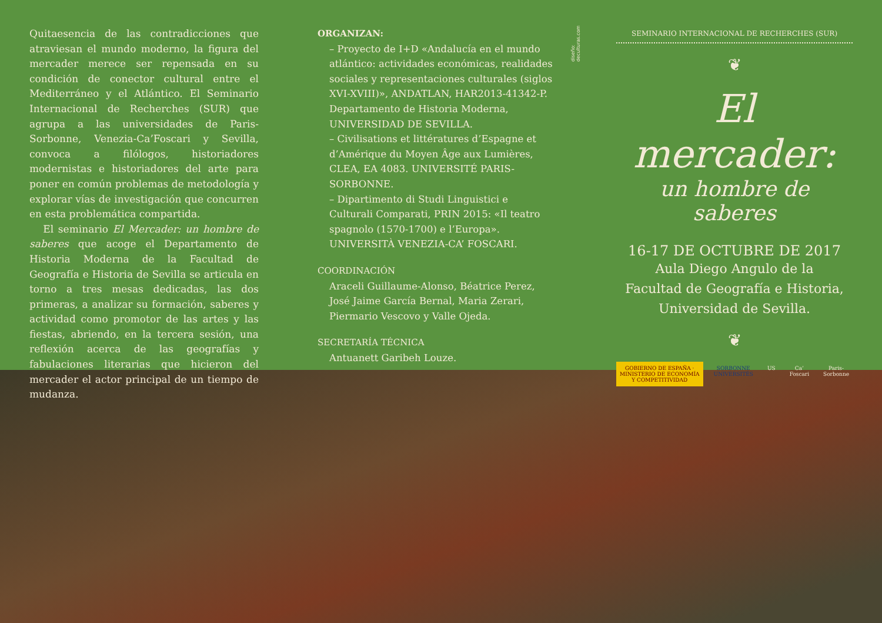Quitaesencia de las contradicciones que atraviesan el mundo moderno, la figura del mercader merece ser repensada en su condición de conector cultural entre el Mediterráneo y el Atlántico. El Seminario Internacional de Recherches (SUR) que agrupa a las universidades de Paris-Sorbonne, Venezia-Ca’Foscari y Sevilla, convoca a filólogos, historiadores modernistas e historiadores del arte para poner en común problemas de metodología y explorar vías de investigación que concurren en esta problemática compartida.
El seminario El Mercader: un hombre de saberes que acoge el Departamento de Historia Moderna de la Facultad de Geografía e Historia de Sevilla se articula en torno a tres mesas dedicadas, las dos primeras, a analizar su formación, saberes y actividad como promotor de las artes y las fiestas, abriendo, en la tercera sesión, una reflexión acerca de las geografías y fabulaciones literarias que hicieron del mercader el actor principal de un tiempo de mudanza.
ORGANIZAN:
– Proyecto de I+D «Andalucía en el mundo atlántico: actividades económicas, realidades sociales y representaciones culturales (siglos XVI-XVIII)», ANDATLAN, HAR2013-41342-P. Departamento de Historia Moderna, UNIVERSIDAD DE SEVILLA.
– Civilisations et littératures d’Espagne et d’Amérique du Moyen Âge aux Lumières, CLEA, EA 4083. UNIVERSITÉ PARIS-SORBONNE.
– Dipartimento di Studi Linguistici e Culturali Comparati, PRIN 2015: «Il teatro spagnolo (1570-1700) e l’Europa». UNIVERSITÀ VENEZIA-CA’ FOSCARI.
COORDINACIÓN
Araceli Guillaume-Alonso, Béatrice Perez, José Jaime García Bernal, Maria Zerari, Piermario Vescovo y Valle Ojeda.
SECRETARÍA TÉCNICA
Antuanett Garibeh Louze.
diseño: deculturas.com
SEMINARIO INTERNACIONAL DE RECHERCHES (SUR)
❦
El mercader:
un hombre de saberes
16-17 DE OCTUBRE DE 2017
Aula Diego Angulo de la
Facultad de Geografía e Historia,
Universidad de Sevilla.
❦
GOBIERNO DE ESPAÑA · MINISTERIO DE ECONOMÍA Y COMPETITIVIDAD SORBONNE UNIVERSITÉS US Ca’ Foscari Paris-Sorbonne